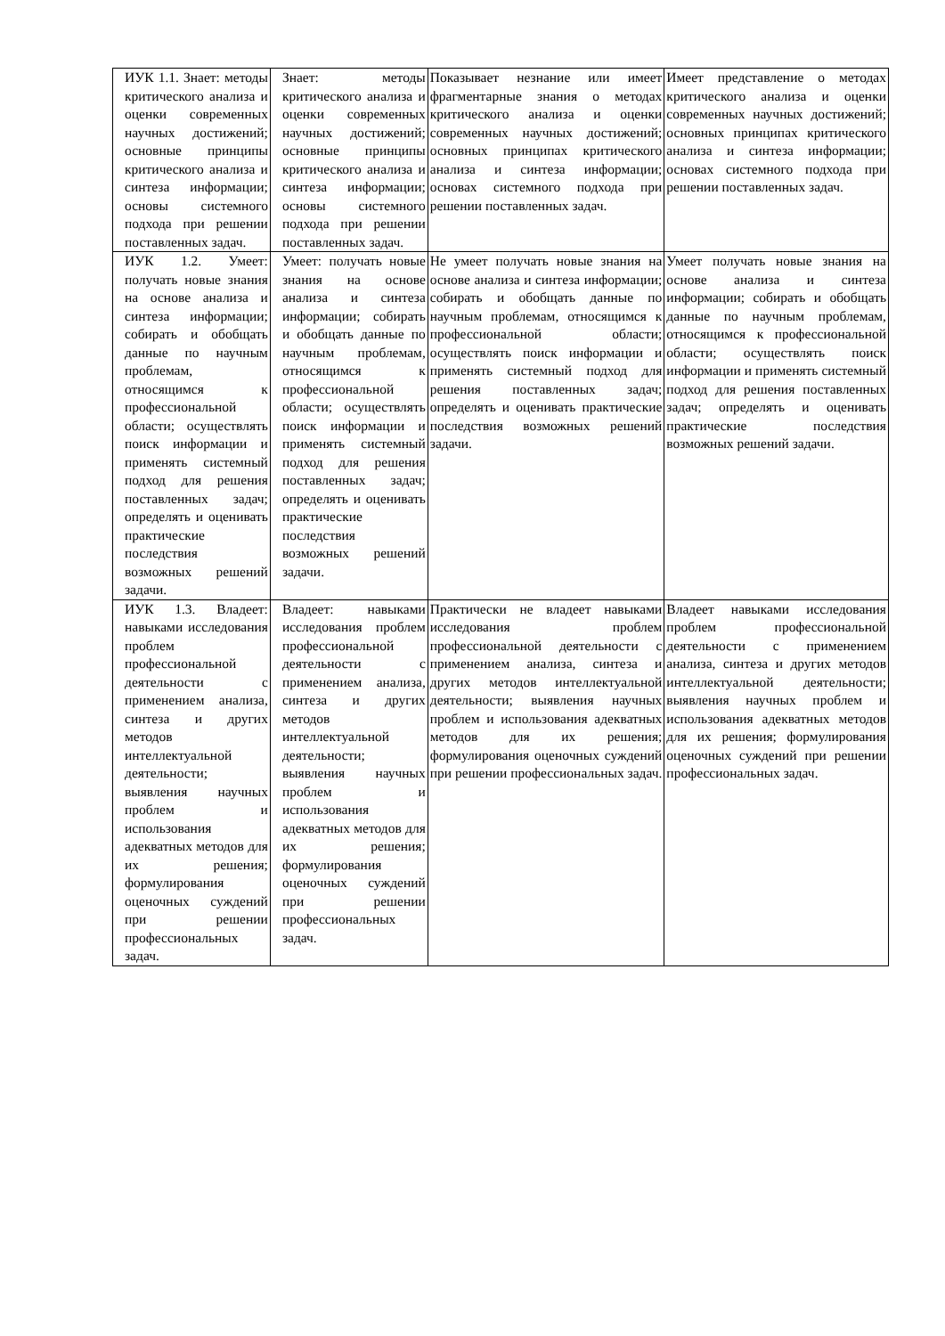| ИУК 1.1. Знает: методы критического анализа и оценки современных научных достижений; основные принципы критического анализа и синтеза информации; основы системного подхода при решении поставленных задач. | Знает: методы критического анализа и оценки современных научных достижений; основные принципы критического анализа и синтеза информации; основы системного подхода при решении поставленных задач. | Показывает незнание или имеет фрагментарные знания о методах критического анализа и оценки современных научных достижений; основных принципах критического анализа и синтеза информации; основах системного подхода при решении поставленных задач. | Имеет представление о методах критического анализа и оценки современных научных достижений; основных принципах критического анализа и синтеза информации; основах системного подхода при решении поставленных задач. |
| ИУК 1.2. Умеет: получать новые знания на основе анализа и синтеза информации; собирать и обобщать данные по научным проблемам, относящимся к профессиональной области; осуществлять поиск информации и применять системный подход для решения поставленных задач; определять и оценивать практические последствия возможных решений задачи. | Умеет: получать новые знания на основе анализа и синтеза информации; собирать и обобщать данные по научным проблемам, относящимся к профессиональной области; осуществлять поиск информации и применять системный подход для решения поставленных задач; определять и оценивать практические последствия возможных решений задачи. | Не умеет получать новые знания на основе анализа и синтеза информации; собирать и обобщать данные по научным проблемам, относящимся к профессиональной области; осуществлять поиск информации и применять системный подход для решения поставленных задач; определять и оценивать практические последствия возможных решений задачи. | Умеет получать новые знания на основе анализа и синтеза информации; собирать и обобщать данные по научным проблемам, относящимся к профессиональной области; осуществлять поиск информации и применять системный подход для решения поставленных задач; определять и оценивать практические последствия возможных решений задачи. |
| ИУК 1.3. Владеет: навыками исследования проблем профессиональной деятельности с применением анализа, синтеза и других методов интеллектуальной деятельности; выявления научных проблем и использования адекватных методов для их решения; формулирования оценочных суждений при решении профессиональных задач. | Владеет: навыками исследования проблем профессиональной деятельности с применением анализа, синтеза и других методов интеллектуальной деятельности; выявления научных проблем и использования адекватных методов для их решения; формулирования оценочных суждений при решении профессиональных задач. | Практически не владеет навыками исследования проблем профессиональной деятельности с применением анализа, синтеза и других методов интеллектуальной деятельности; выявления научных проблем и использования адекватных методов для их решения; формулирования оценочных суждений при решении профессиональных задач. | Владеет навыками исследования проблем профессиональной деятельности с применением анализа, синтеза и других методов интеллектуальной деятельности; выявления научных проблем и использования адекватных методов для их решения; формулирования оценочных суждений при решении профессиональных задач. |